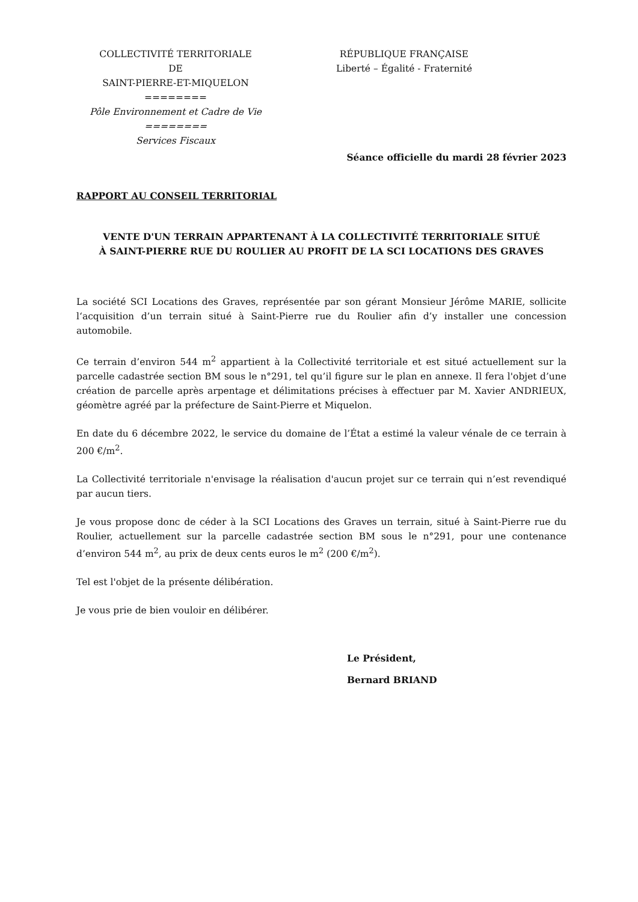COLLECTIVITÉ TERRITORIALE
DE
SAINT-PIERRE-ET-MIQUELON
========
Pôle Environnement et Cadre de Vie
========
Services Fiscaux
RÉPUBLIQUE FRANÇAISE
Liberté – Égalité - Fraternité
Séance officielle du mardi 28 février 2023
RAPPORT AU CONSEIL TERRITORIAL
VENTE D'UN TERRAIN APPARTENANT À LA COLLECTIVITÉ TERRITORIALE SITUÉ
À SAINT-PIERRE RUE DU ROULIER AU PROFIT DE LA SCI LOCATIONS DES GRAVES
La société SCI Locations des Graves, représentée par son gérant Monsieur Jérôme MARIE, sollicite l‘acquisition d’un terrain situé à Saint-Pierre rue du Roulier afin d’y installer une concession automobile.
Ce terrain d’environ 544 m<sup>2</sup> appartient à la Collectivité territoriale et est situé actuellement sur la parcelle cadastrée section BM sous le n°291, tel qu’il figure sur le plan en annexe. Il fera l'objet d’une création de parcelle après arpentage et délimitations précises à effectuer par M. Xavier ANDRIEUX, géomètre agréé par la préfecture de Saint-Pierre et Miquelon.
En date du 6 décembre 2022, le service du domaine de l’État a estimé la valeur vénale de ce terrain à 200 €/m<sup>2</sup>.
La Collectivité territoriale n'envisage la réalisation d'aucun projet sur ce terrain qui n’est revendiqué par aucun tiers.
Je vous propose donc de céder à la SCI Locations des Graves un terrain, situé à Saint-Pierre rue du Roulier, actuellement sur la parcelle cadastrée section BM sous le n°291, pour une contenance d’environ 544 m<sup>2</sup>, au prix de deux cents euros le m<sup>2</sup> (200 €/m<sup>2</sup>).
Tel est l'objet de la présente délibération.
Je vous prie de bien vouloir en délibérer.
Le Président,
Bernard BRIAND